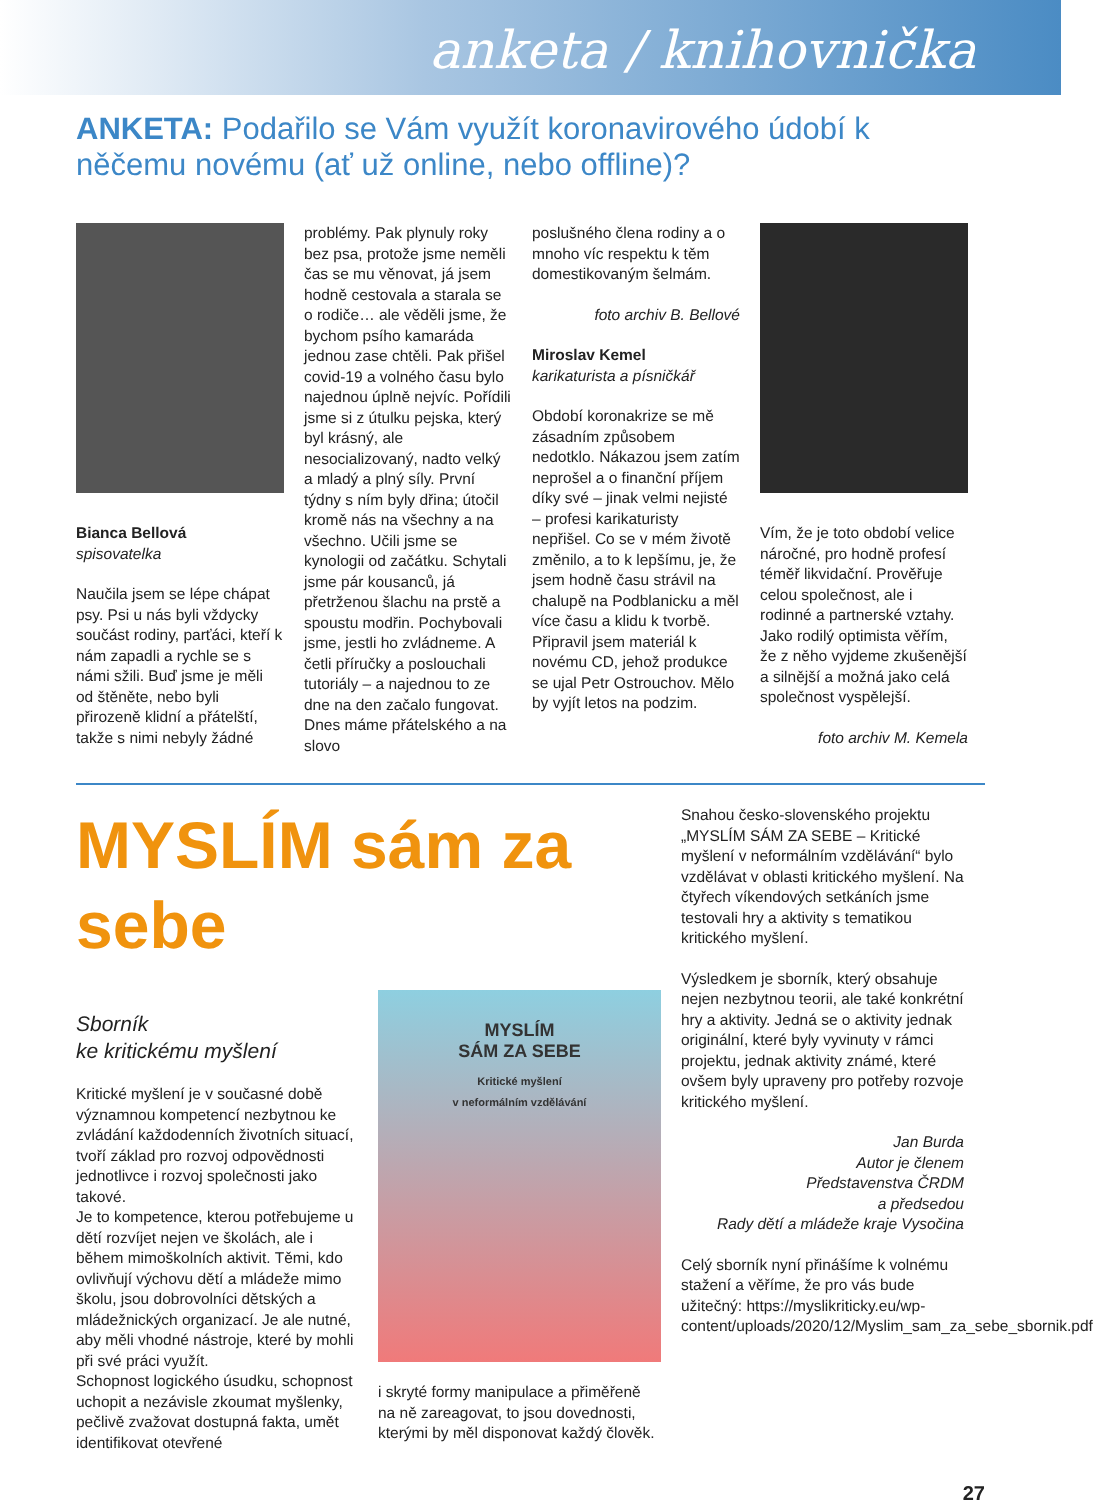anketa / knihovnička
ANKETA: Podařilo se Vám využít koronavirového údobí k něčemu novému (ať už online, nebo offline)?
Bianca Bellová
spisovatelka
Naučila jsem se lépe chápat psy. Psi u nás byli vždycky součást rodiny, parťáci, kteří k nám zapadli a rychle se s námi sžili. Buď jsme je měli od štěněte, nebo byli přirozeně klidní a přátelští, takže s nimi nebyly žádné
problémy. Pak plynuly roky bez psa, protože jsme neměli čas se mu věnovat, já jsem hodně cestovala a starala se o rodiče… ale věděli jsme, že bychom psího kamaráda jednou zase chtěli. Pak přišel covid-19 a volného času bylo najednou úplně nejvíc. Pořídili jsme si z útulku pejska, který byl krásný, ale nesocializovaný, nadto velký a mladý a plný síly. První týdny s ním byly dřina; útočil kromě nás na všechny a na všechno. Učili jsme se kynologii od začátku. Schytali jsme pár kousanců, já přetrženou šlachu na prstě a spoustu modřin. Pochybovali jsme, jestli ho zvládneme. A četli příručky a poslouchali tutoriály – a najednou to ze dne na den začalo fungovat. Dnes máme přátelského a na slovo
poslušného člena rodiny a o mnoho víc respektu k těm domestikovaným šelmám.
foto archiv B. Bellové
Miroslav Kemel
karikaturista a písničkář
Období koronakrize se mě zásadním způsobem nedotklo. Nákazou jsem zatím neprošel a o finanční příjem díky své – jinak velmi nejisté – profesi karikaturisty nepřišel. Co se v mém životě změnilo, a to k lepšímu, je, že jsem hodně času strávil na chalupě na Podblanicku a měl více času a klidu k tvorbě. Připravil jsem materiál k novému CD, jehož produkce se ujal Petr Ostrouchov. Mělo by vyjít letos na podzim.
Vím, že je toto období velice náročné, pro hodně profesí téměř likvidační. Prověřuje celou společnost, ale i rodinné a partnerské vztahy. Jako rodilý optimista věřím, že z něho vyjdeme zkušenější a silnější a možná jako celá společnost vyspělejší.
foto archiv M. Kemela
MYSLÍM sám za sebe
Sborník
ke kritickému myšlení
Kritické myšlení je v současné době významnou kompetencí nezbytnou ke zvládání každodenních životních situací, tvoří základ pro rozvoj odpovědnosti jednotlivce i rozvoj společnosti jako takové.
Je to kompetence, kterou potřebujeme u dětí rozvíjet nejen ve školách, ale i během mimoškolních aktivit. Těmi, kdo ovlivňují výchovu dětí a mládeže mimo školu, jsou dobrovolníci dětských a mládežnických organizací. Je ale nutné, aby měli vhodné nástroje, které by mohli při své práci využít.
Schopnost logického úsudku, schopnost uchopit a nezávisle zkoumat myšlenky, pečlivě zvažovat dostupná fakta, umět identifikovat otevřené
MYSLÍM
SÁM ZA SEBE
Kritické myšlení
v neformálním vzdělávání
i skryté formy manipulace a přiměřeně na ně zareagovat, to jsou dovednosti, kterými by měl disponovat každý člověk.
Snahou česko-slovenského projektu „MYSLÍM SÁM ZA SEBE – Kritické myšlení v neformálním vzdělávání“ bylo vzdělávat v oblasti kritického myšlení. Na čtyřech víkendových setkáních jsme testovali hry a aktivity s tematikou kritického myšlení.
Výsledkem je sborník, který obsahuje nejen nezbytnou teorii, ale také konkrétní hry a aktivity. Jedná se o aktivity jednak originální, které byly vyvinuty v rámci projektu, jednak aktivity známé, které ovšem byly upraveny pro potřeby rozvoje kritického myšlení.
Jan Burda
Autor je členem
Představenstva ČRDM
a předsedou
Rady dětí a mládeže kraje Vysočina
Celý sborník nyní přinášíme k volnému stažení a věříme, že pro vás bude užitečný: https://myslikriticky.eu/wp-content/uploads/2020/12/Myslim_sam_za_sebe_sbornik.pdf
27